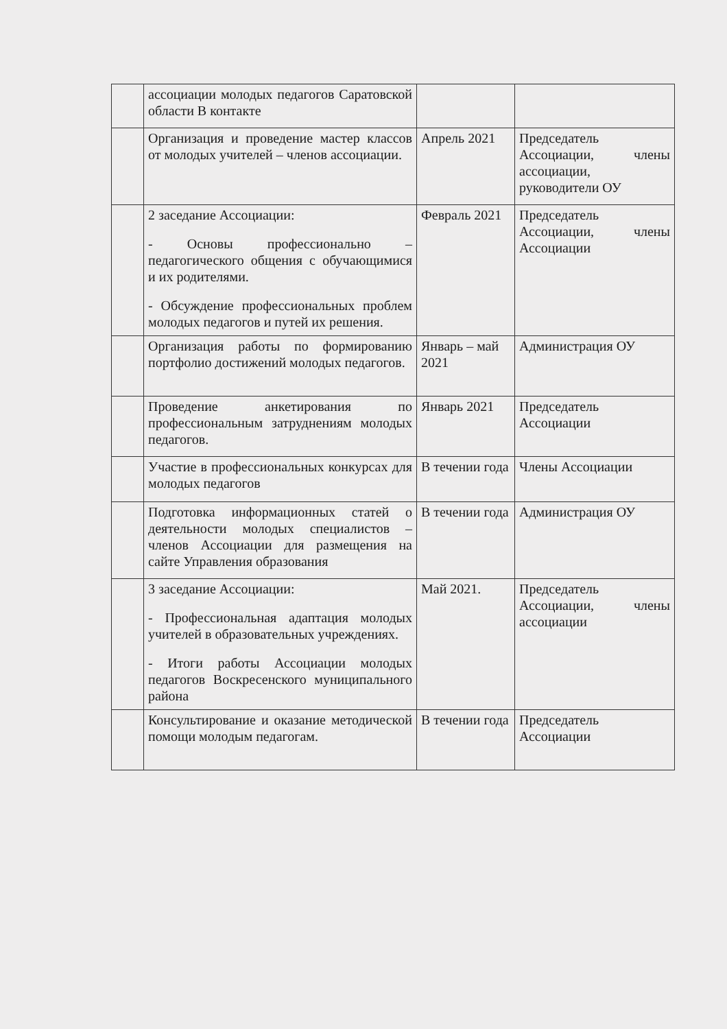| | ассоциации молодых педагогов Саратовской области В контакте | | |
| | Организация и проведение мастер классов от молодых учителей – членов ассоциации. | Апрель 2021 | Председатель Ассоциации, члены ассоциации, руководители ОУ |
| | 2 заседание Ассоциации: - Основы профессионально – педагогического общения с обучающимися и их родителями. - Обсуждение профессиональных проблем молодых педагогов и путей их решения. | Февраль 2021 | Председатель Ассоциации, члены Ассоциации |
| | Организация работы по формированию портфолио достижений молодых педагогов. | Январь – май 2021 | Администрация ОУ |
| | Проведение анкетирования по профессиональным затруднениям молодых педагогов. | Январь 2021 | Председатель Ассоциации |
| | Участие в профессиональных конкурсах для молодых педагогов | В течении года | Члены Ассоциации |
| | Подготовка информационных статей о деятельности молодых специалистов – членов Ассоциации для размещения на сайте Управления образования | В течении года | Администрация ОУ |
| | 3 заседание Ассоциации: - Профессиональная адаптация молодых учителей в образовательных учреждениях. - Итоги работы Ассоциации молодых педагогов Воскресенского муниципального района | Май 2021. | Председатель Ассоциации, члены ассоциации |
| | Консультирование и оказание методической помощи молодым педагогам. | В течении года | Председатель Ассоциации |